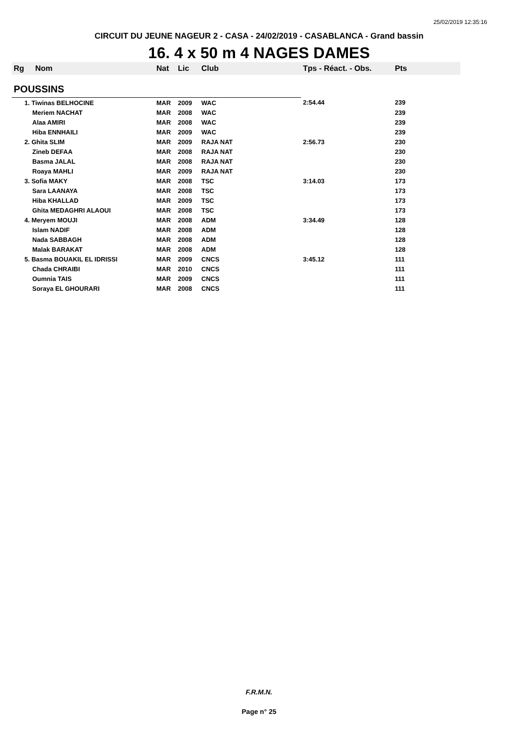25/02/2019 12:35:16
CIRCUIT DU JEUNE NAGEUR 2 - CASA - 24/02/2019 - CASABLANCA - Grand bassin
16. 4 x 50 m 4 NAGES DAMES
| Rg | Nom | Nat | Lic | Club | Tps - Réact. - Obs. | Pts |
| --- | --- | --- | --- | --- | --- | --- |
| POUSSINS | | | | | | |
| 1. Tiwinas BELHOCINE | | MAR | 2009 | WAC | 2:54.44 | 239 |
| Meriem NACHAT | | MAR | 2008 | WAC | | 239 |
| Alaa AMIRI | | MAR | 2008 | WAC | | 239 |
| Hiba ENNHAILI | | MAR | 2009 | WAC | | 239 |
| 2. Ghita SLIM | | MAR | 2009 | RAJA NAT | 2:56.73 | 230 |
| Zineb DEFAA | | MAR | 2008 | RAJA NAT | | 230 |
| Basma JALAL | | MAR | 2008 | RAJA NAT | | 230 |
| Roaya MAHLI | | MAR | 2009 | RAJA NAT | | 230 |
| 3. Sofia MAKY | | MAR | 2008 | TSC | 3:14.03 | 173 |
| Sara LAANAYA | | MAR | 2008 | TSC | | 173 |
| Hiba KHALLAD | | MAR | 2009 | TSC | | 173 |
| Ghita MEDAGHRI ALAOUI | | MAR | 2008 | TSC | | 173 |
| 4. Meryem MOUJI | | MAR | 2008 | ADM | 3:34.49 | 128 |
| Islam NADIF | | MAR | 2008 | ADM | | 128 |
| Nada SABBAGH | | MAR | 2008 | ADM | | 128 |
| Malak BARAKAT | | MAR | 2008 | ADM | | 128 |
| 5. Basma BOUAKIL EL IDRISSI | | MAR | 2009 | CNCS | 3:45.12 | 111 |
| Chada CHRAIBI | | MAR | 2010 | CNCS | | 111 |
| Oumnia TAIS | | MAR | 2009 | CNCS | | 111 |
| Soraya EL GHOURARI | | MAR | 2008 | CNCS | | 111 |
F.R.M.N.
Page n° 25